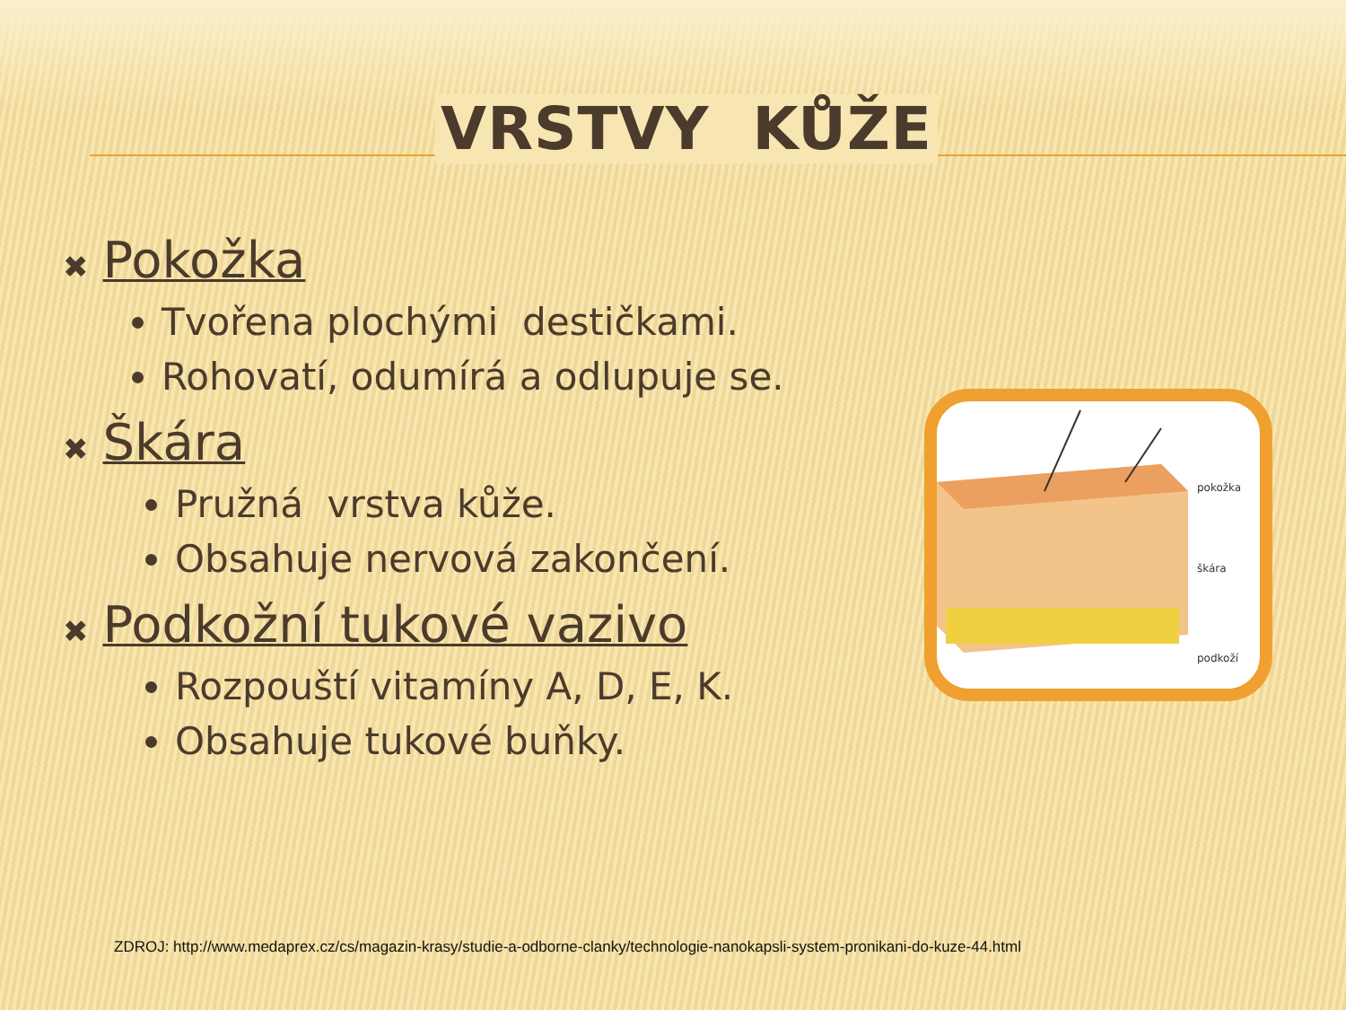VRSTVY KŮŽE
✖ Pokožka
Tvořena plochými destičkami.
Rohovatí, odumírá a odlupuje se.
✖ Škára
Pružná vrstva kůže.
Obsahuje nervová zakončení.
✖ Podkožní tukové vazivo
Rozpouští vitamíny A, D, E, K.
Obsahuje tukové buňky.
pokožka
škára
podkoží
ZDROJ: http://www.medaprex.cz/cs/magazin-krasy/studie-a-odborne-clanky/technologie-nanokapsli-system-pronikani-do-kuze-44.html